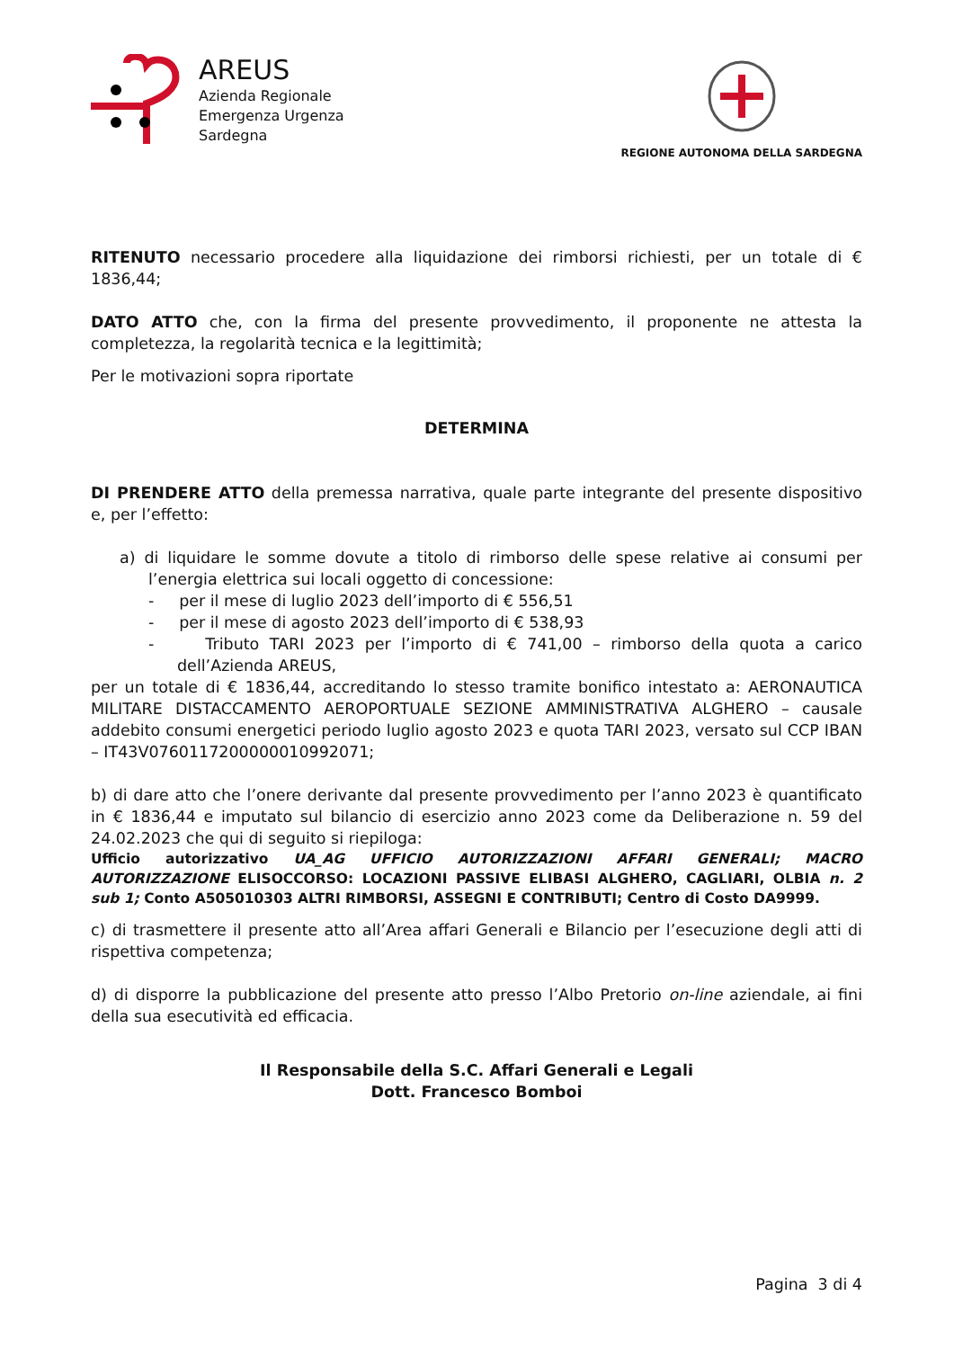AREUS
Azienda Regionale
Emergenza Urgenza
Sardegna
REGIONE AUTONOMA DELLA SARDEGNA
RITENUTO necessario procedere alla liquidazione dei rimborsi richiesti, per un totale di € 1836,44;
DATO ATTO che, con la firma del presente provvedimento, il proponente ne attesta la completezza, la regolarità tecnica e la legittimità;
Per le motivazioni sopra riportate
DETERMINA
DI PRENDERE ATTO della premessa narrativa, quale parte integrante del presente dispositivo e, per l’effetto:
a) di liquidare le somme dovute a titolo di rimborso delle spese relative ai consumi per l’energia elettrica sui locali oggetto di concessione:
- per il mese di luglio 2023 dell’importo di € 556,51
- per il mese di agosto 2023 dell’importo di € 538,93
- Tributo TARI 2023 per l’importo di € 741,00 – rimborso della quota a carico dell’Azienda AREUS,
per un totale di € 1836,44, accreditando lo stesso tramite bonifico intestato a: AERONAUTICA MILITARE DISTACCAMENTO AEROPORTUALE SEZIONE AMMINISTRATIVA ALGHERO – causale addebito consumi energetici periodo luglio agosto 2023 e quota TARI 2023, versato sul CCP IBAN – IT43V0760117200000010992071;
b) di dare atto che l’onere derivante dal presente provvedimento per l’anno 2023 è quantificato in € 1836,44 e imputato sul bilancio di esercizio anno 2023 come da Deliberazione n. 59 del 24.02.2023 che qui di seguito si riepiloga:
Ufficio autorizzativo UA_AG UFFICIO AUTORIZZAZIONI AFFARI GENERALI; MACRO AUTORIZZAZIONE ELISOCCORSO: LOCAZIONI PASSIVE ELIBASI ALGHERO, CAGLIARI, OLBIA n. 2 sub 1; Conto A505010303 ALTRI RIMBORSI, ASSEGNI E CONTRIBUTI; Centro di Costo DA9999.
c) di trasmettere il presente atto all’Area affari Generali e Bilancio per l’esecuzione degli atti di rispettiva competenza;
d) di disporre la pubblicazione del presente atto presso l’Albo Pretorio on-line aziendale, ai fini della sua esecutività ed efficacia.
Il Responsabile della S.C. Affari Generali e Legali
Dott. Francesco Bomboi
Pagina 3 di 4